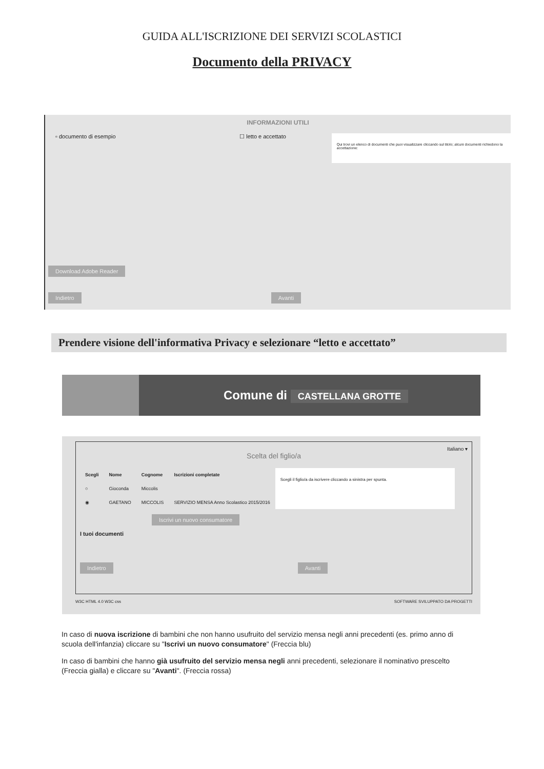GUIDA ALL'ISCRIZIONE DEI SERVIZI SCOLASTICI
Documento della PRIVACY
INFORMAZIONI UTILI
▫ documento di esempio ☐ letto e accettato
Qui trovi un elenco di documenti che puoi visualizzare cliccando sul titolo; alcuni documenti richiedono la accettazione:
Download Adobe Reader
Indietro Avanti
Prendere visione dell'informativa Privacy e selezionare “letto e accettato”
Comune di CASTELLANA GROTTE
Italiano ▾
Scelta del figlio/a
| Scegli | Nome | Cognome | Iscrizioni completate |
| --- | --- | --- | --- |
| ○ | Gioconda | Miccolis | |
| ◉ | GAETANO | MICCOLIS | SERVIZIO MENSA Anno Scolastico 2015/2016 |
Scegli il figlio/a da iscrivere cliccando a sinistra per spunta.
Iscrivi un nuovo consumatore
I tuoi documenti
Indietro Avanti
W3C HTML 4.0 W3C css SOFTWARE SVILUPPATO DA PROGETTI
In caso di nuova iscrizione di bambini che non hanno usufruito del servizio mensa negli anni precedenti (es. primo anno di scuola dell'infanzia) cliccare su "Iscrivi un nuovo consumatore" (Freccia blu)
In caso di bambini che hanno già usufruito del servizio mensa negli anni precedenti, selezionare il nominativo prescelto (Freccia gialla) e cliccare su "Avanti". (Freccia rossa)